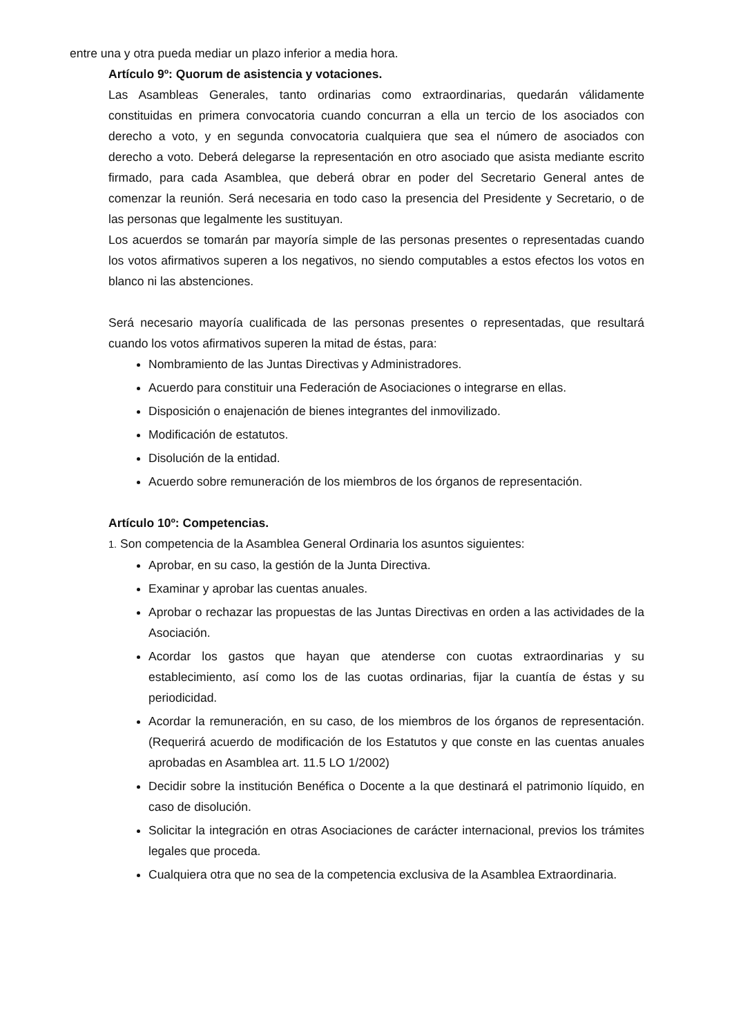entre una y otra pueda mediar un plazo inferior a media hora.
Artículo 9º: Quorum de asistencia y votaciones.
Las Asambleas Generales, tanto ordinarias como extraordinarias, quedarán válidamente constituidas en primera convocatoria cuando concurran a ella un tercio de los asociados con derecho a voto, y en segunda convocatoria cualquiera que sea el número de asociados con derecho a voto. Deberá delegarse la representación en otro asociado que asista mediante escrito firmado, para cada Asamblea, que deberá obrar en poder del Secretario General antes de comenzar la reunión. Será necesaria en todo caso la presencia del Presidente y Secretario, o de las personas que legalmente les sustituyan.
Los acuerdos se tomarán par mayoría simple de las personas presentes o representadas cuando los votos afirmativos superen a los negativos, no siendo computables a estos efectos los votos en blanco ni las abstenciones.
Será necesario mayoría cualificada de las personas presentes o representadas, que resultará cuando los votos afirmativos superen la mitad de éstas, para:
Nombramiento de las Juntas Directivas y Administradores.
Acuerdo para constituir una Federación de Asociaciones o integrarse en ellas.
Disposición o enajenación de bienes integrantes del inmovilizado.
Modificación de estatutos.
Disolución de la entidad.
Acuerdo sobre remuneración de los miembros de los órganos de representación.
Artículo 10º: Competencias.
1. Son competencia de la Asamblea General Ordinaria los asuntos siguientes:
Aprobar, en su caso, la gestión de la Junta Directiva.
Examinar y aprobar las cuentas anuales.
Aprobar o rechazar las propuestas de las Juntas Directivas en orden a las actividades de la Asociación.
Acordar los gastos que hayan que atenderse con cuotas extraordinarias y su establecimiento, así como los de las cuotas ordinarias, fijar la cuantía de éstas y su periodicidad.
Acordar la remuneración, en su caso, de los miembros de los órganos de representación. (Requerirá acuerdo de modificación de los Estatutos y que conste en las cuentas anuales aprobadas en Asamblea art. 11.5 LO 1/2002)
Decidir sobre la institución Benéfica o Docente a la que destinará el patrimonio líquido, en caso de disolución.
Solicitar la integración en otras Asociaciones de carácter internacional, previos los trámites legales que proceda.
Cualquiera otra que no sea de la competencia exclusiva de la Asamblea Extraordinaria.